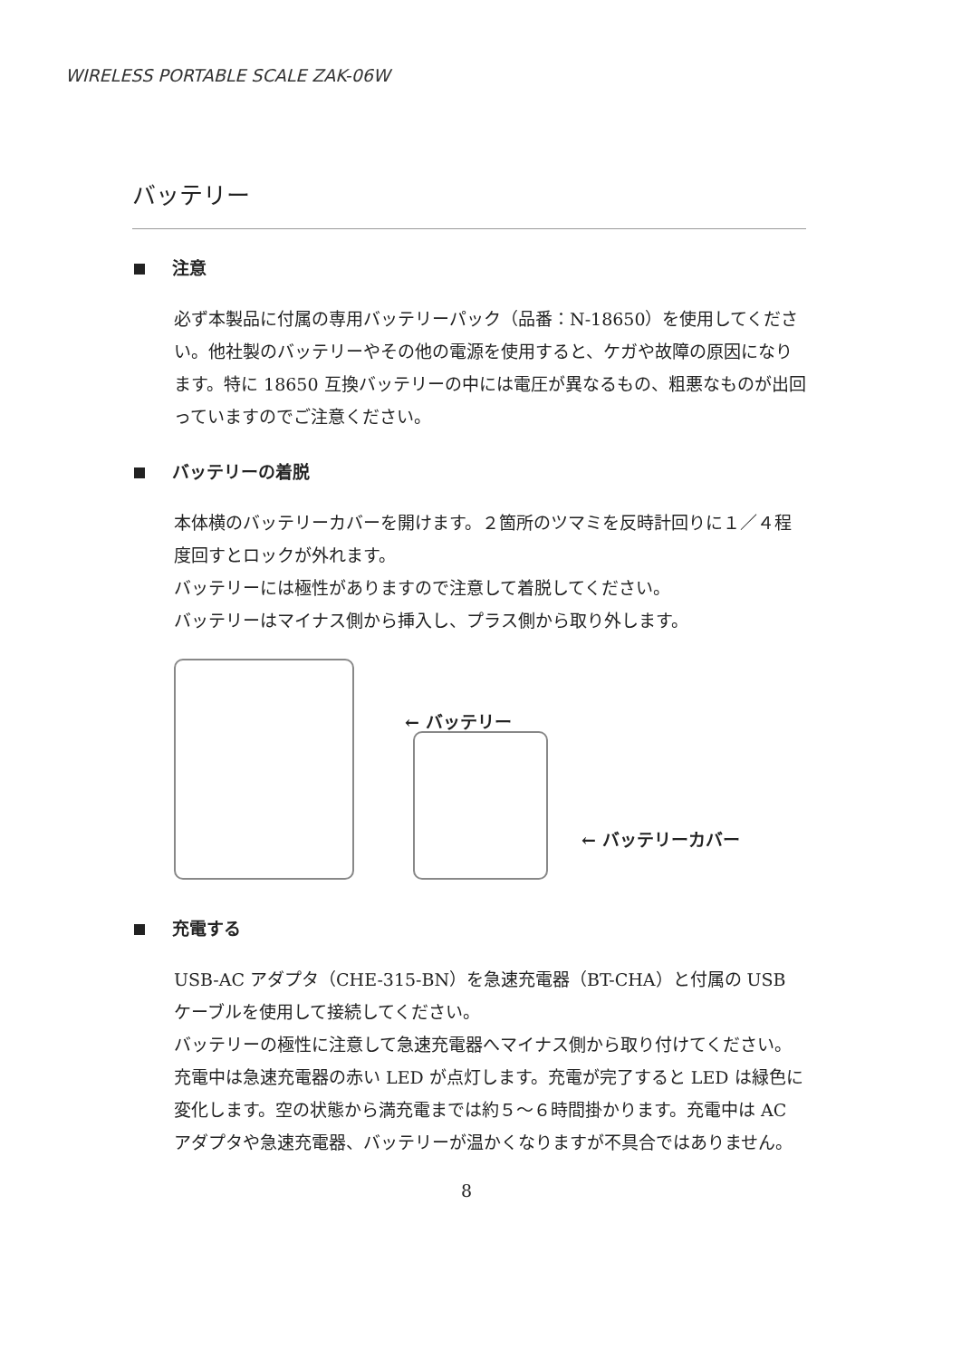WIRELESS PORTABLE SCALE ZAK-06W
バッテリー
注意
必ず本製品に付属の専用バッテリーパック（品番：N-18650）を使用してください。他社製のバッテリーやその他の電源を使用すると、ケガや故障の原因になります。特に 18650 互換バッテリーの中には電圧が異なるもの、粗悪なものが出回っていますのでご注意ください。
バッテリーの着脱
本体横のバッテリーカバーを開けます。２箇所のツマミを反時計回りに１／４程度回すとロックが外れます。
バッテリーには極性がありますので注意して着脱してください。
バッテリーはマイナス側から挿入し、プラス側から取り外します。
← バッテリー
← バッテリーカバー
充電する
USB-AC アダプタ（CHE-315-BN）を急速充電器（BT-CHA）と付属の USB ケーブルを使用して接続してください。
バッテリーの極性に注意して急速充電器へマイナス側から取り付けてください。
充電中は急速充電器の赤い LED が点灯します。充電が完了すると LED は緑色に変化します。空の状態から満充電までは約５～６時間掛かります。充電中は AC アダプタや急速充電器、バッテリーが温かくなりますが不具合ではありません。
8